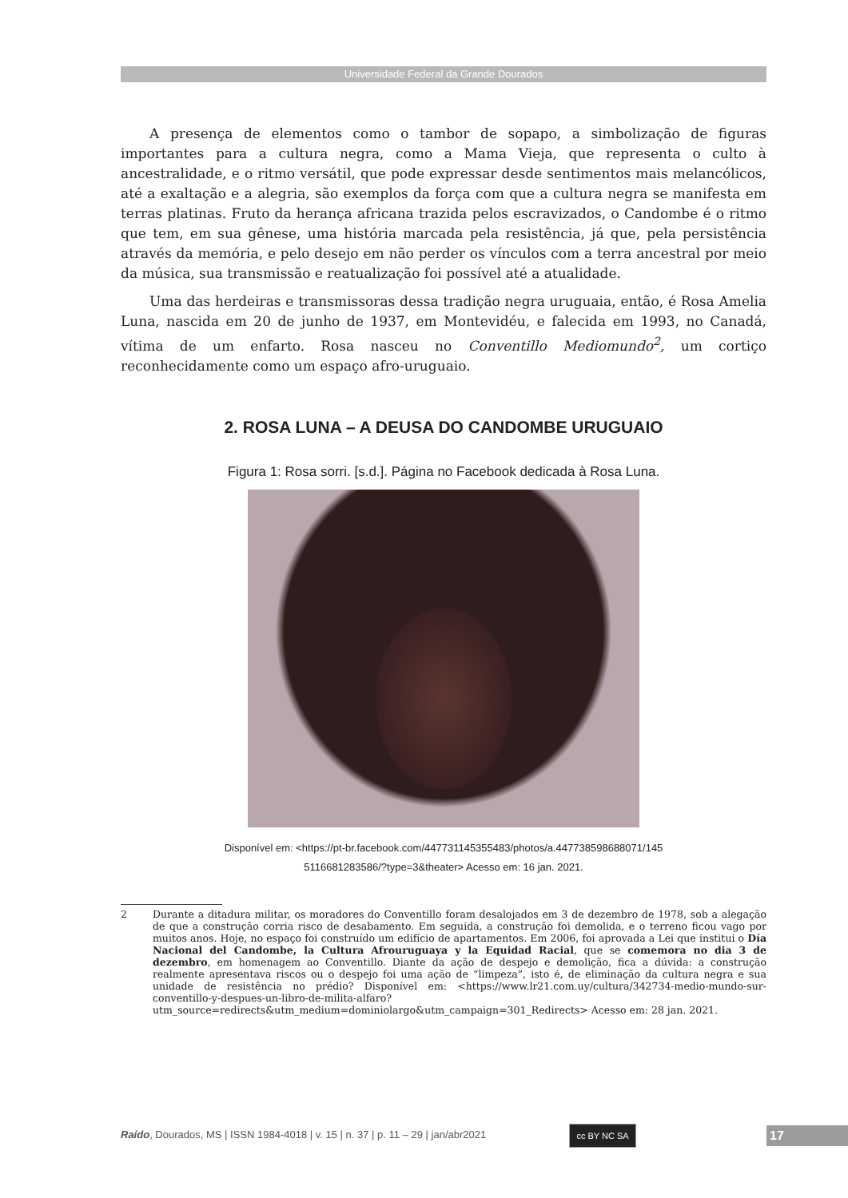Universidade Federal da Grande Dourados
A presença de elementos como o tambor de sopapo, a simbolização de figuras importantes para a cultura negra, como a Mama Vieja, que representa o culto à ancestralidade, e o ritmo versátil, que pode expressar desde sentimentos mais melancólicos, até a exaltação e a alegria, são exemplos da força com que a cultura negra se manifesta em terras platinas. Fruto da herança africana trazida pelos escravizados, o Candombe é o ritmo que tem, em sua gênese, uma história marcada pela resistência, já que, pela persistência através da memória, e pelo desejo em não perder os vínculos com a terra ancestral por meio da música, sua transmissão e reatualização foi possível até a atualidade.
Uma das herdeiras e transmissoras dessa tradição negra uruguaia, então, é Rosa Amelia Luna, nascida em 20 de junho de 1937, em Montevidéu, e falecida em 1993, no Canadá, vítima de um enfarto. Rosa nasceu no Conventillo Mediomundo<sup>2</sup>, um cortiço reconhecidamente como um espaço afro-uruguaio.
2. ROSA LUNA – A DEUSA DO CANDOMBE URUGUAIO
Figura 1: Rosa sorri. [s.d.]. Página no Facebook dedicada à Rosa Luna.
Disponível em: <https://pt-br.facebook.com/447731145355483/photos/a.447738598688071/145
5116681283586/?type=3&theater> Acesso em: 16 jan. 2021.
2 Durante a ditadura militar, os moradores do Conventillo foram desalojados em 3 de dezembro de 1978, sob a alegação de que a construção corria risco de desabamento. Em seguida, a construção foi demolida, e o terreno ficou vago por muitos anos. Hoje, no espaço foi construído um edifício de apartamentos. Em 2006, foi aprovada a Lei que institui o Día Nacional del Candombe, la Cultura Afrouruguaya y la Equidad Racial, que se comemora no dia 3 de dezembro, em homenagem ao Conventillo. Diante da ação de despejo e demolição, fica a dúvida: a construção realmente apresentava riscos ou o despejo foi uma ação de “limpeza”, isto é, de eliminação da cultura negra e sua unidade de resistência no prédio? Disponível em: <https://www.lr21.com.uy/cultura/342734-medio-mundo-sur-conventillo-y-despues-un-libro-de-milita-alfaro?utm_source=redirects&utm_medium=dominiolargo&utm_campaign=301_Redirects> Acesso em: 28 jan. 2021.
Raído, Dourados, MS | ISSN 1984-4018 | v. 15 | n. 37 | p. 11 – 29 | jan/abr2021
cc BY NC SA 17